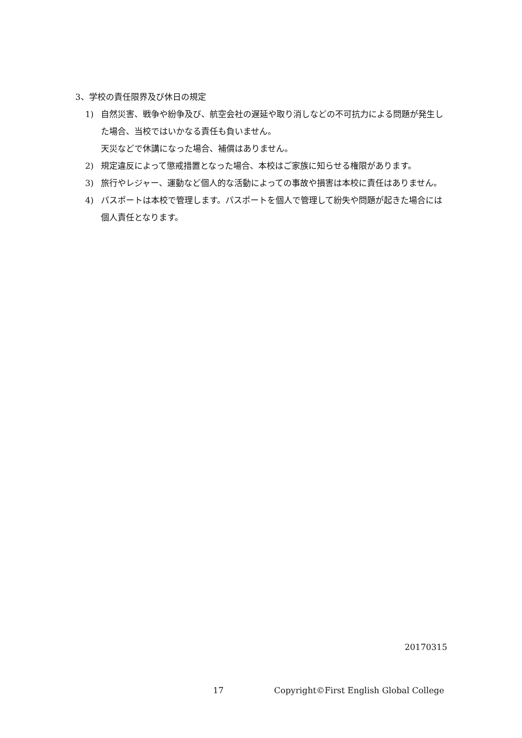3、学校の責任限界及び休日の規定
1) 自然災害、戦争や紛争及び、航空会社の遅延や取り消しなどの不可抗力による問題が発生した場合、当校ではいかなる責任も負いません。
天災などで休講になった場合、補償はありません。
2) 規定違反によって懲戒措置となった場合、本校はご家族に知らせる権限があります。
3) 旅行やレジャー、運動など個人的な活動によっての事故や損害は本校に責任はありません。
4) パスポートは本校で管理します。パスポートを個人で管理して紛失や問題が起きた場合には個人責任となります。
20170315
17 Copyright©First English Global College